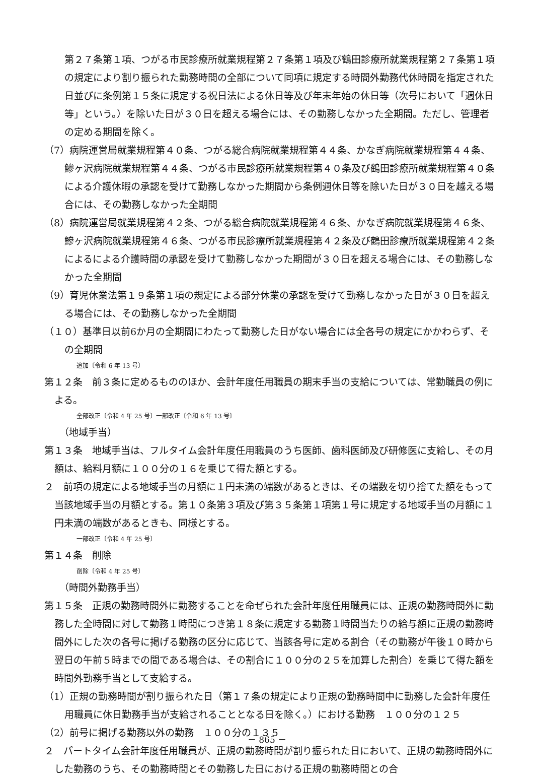第２７条第１項、つがる市民診療所就業規程第２７条第１項及び鶴田診療所就業規程第２７条第１項の規定により割り振られた勤務時間の全部について同項に規定する時間外勤務代休時間を指定された日並びに条例第１５条に規定する祝日法による休日等及び年末年始の休日等（次号において「週休日等」という。）を除いた日が３０日を超える場合には、その勤務しなかった全期間。ただし、管理者の定める期間を除く。
（7）病院運営局就業規程第４０条、つがる総合病院就業規程第４４条、かなぎ病院就業規程第４４条、鰺ヶ沢病院就業規程第４４条、つがる市民診療所就業規程第４０条及び鶴田診療所就業規程第４０条による介護休暇の承認を受けて勤務しなかった期間から条例週休日等を除いた日が３０日を越える場合には、その勤務しなかった全期間
（8）病院運営局就業規程第４２条、つがる総合病院就業規程第４６条、かなぎ病院就業規程第４６条、鰺ヶ沢病院就業規程第４６条、つがる市民診療所就業規程第４２条及び鶴田診療所就業規程第４２条によるによる介護時間の承認を受けて勤務しなかった期間が３０日を超える場合には、その勤務しなかった全期間
（9）育児休業法第１９条第１項の規定による部分休業の承認を受けて勤務しなかった日が３０日を超える場合には、その勤務しなかった全期間
（１０）基準日以前6か月の全期間にわたって勤務した日がない場合には全各号の規定にかかわらず、その全期間
追加〔令和 6 年 13 号〕
第１２条　前３条に定めるもののほか、会計年度任用職員の期末手当の支給については、常勤職員の例による。
全部改正〔令和 4 年 25 号〕一部改正〔令和 6 年 13 号〕
（地域手当）
第１３条　地域手当は、フルタイム会計年度任用職員のうち医師、歯科医師及び研修医に支給し、その月額は、給料月額に１００分の１６を乗じて得た額とする。
２　前項の規定による地域手当の月額に１円未満の端数があるときは、その端数を切り捨てた額をもって当該地域手当の月額とする。第１０条第３項及び第３５条第１項第１号に規定する地域手当の月額に１円未満の端数があるときも、同様とする。
一部改正〔令和 4 年 25 号〕
第１４条　削除
削除〔令和 4 年 25 号〕
（時間外勤務手当）
第１５条　正規の勤務時間外に勤務することを命ぜられた会計年度任用職員には、正規の勤務時間外に勤務した全時間に対して勤務１時間につき第１８条に規定する勤務１時間当たりの給与額に正規の勤務時間外にした次の各号に掲げる勤務の区分に応じて、当該各号に定める割合（その勤務が午後１０時から翌日の午前５時までの間である場合は、その割合に１００分の２５を加算した割合）を乗じて得た額を時間外勤務手当として支給する。
（1）正規の勤務時間が割り振られた日（第１７条の規定により正規の勤務時間中に勤務した会計年度任用職員に休日勤務手当が支給されることとなる日を除く。）における勤務　１００分の１２５
（2）前号に掲げる勤務以外の勤務　１００分の１３５
２　パートタイム会計年度任用職員が、正規の勤務時間が割り振られた日において、正規の勤務時間外にした勤務のうち、その勤務時間とその勤務した日における正規の勤務時間との合
－ 865 －